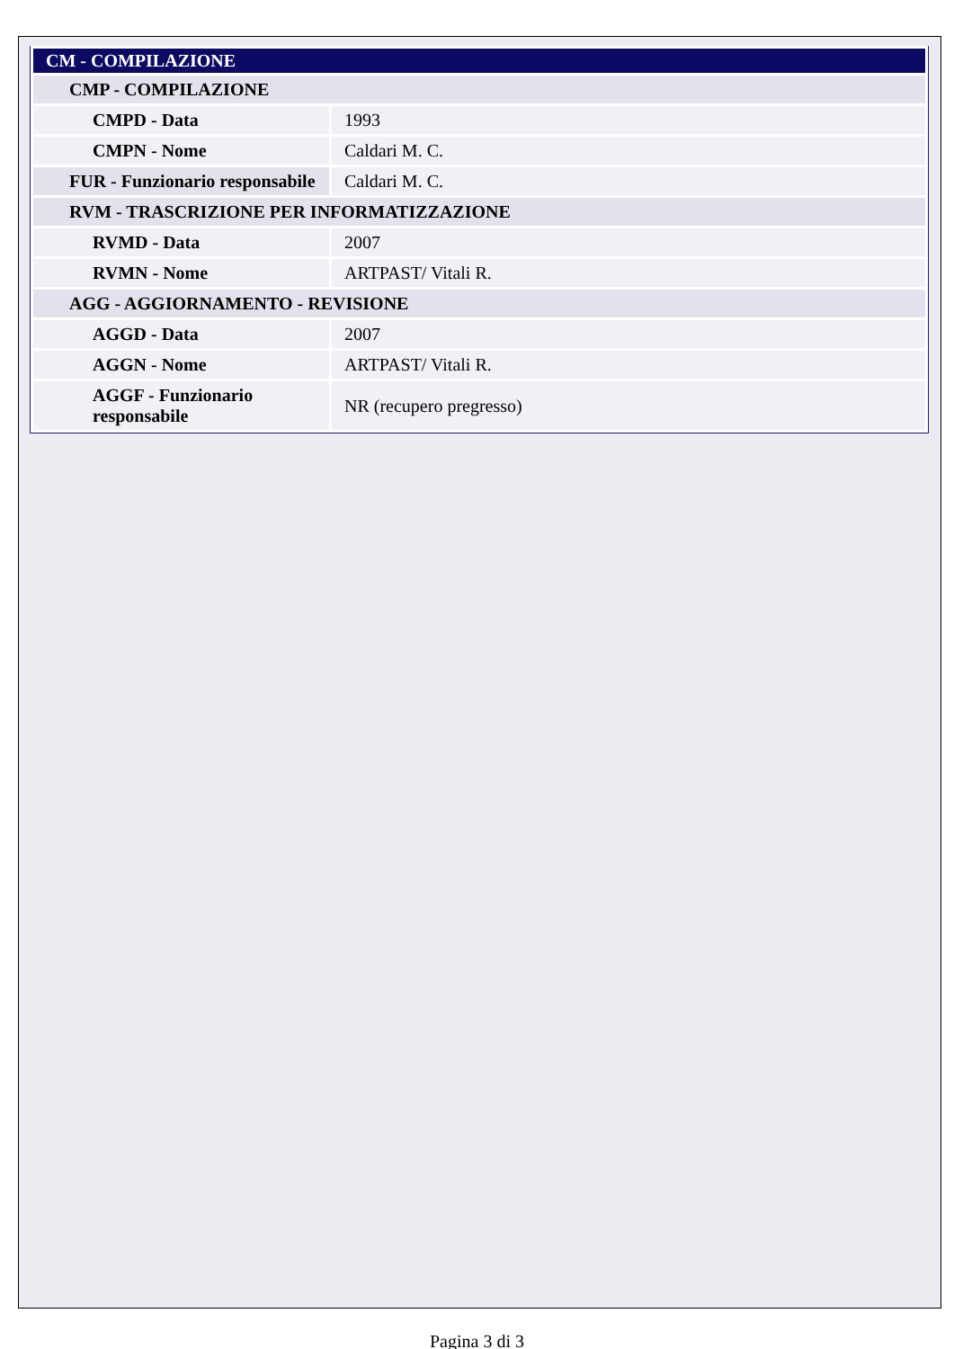| CM - COMPILAZIONE | |
| CMP - COMPILAZIONE | |
| CMPD - Data | 1993 |
| CMPN - Nome | Caldari M. C. |
| FUR - Funzionario responsabile | Caldari M. C. |
| RVM - TRASCRIZIONE PER INFORMATIZZAZIONE | |
| RVMD - Data | 2007 |
| RVMN - Nome | ARTPAST/ Vitali R. |
| AGG - AGGIORNAMENTO - REVISIONE | |
| AGGD - Data | 2007 |
| AGGN - Nome | ARTPAST/ Vitali R. |
| AGGF - Funzionario responsabile | NR (recupero pregresso) |
Pagina 3 di 3